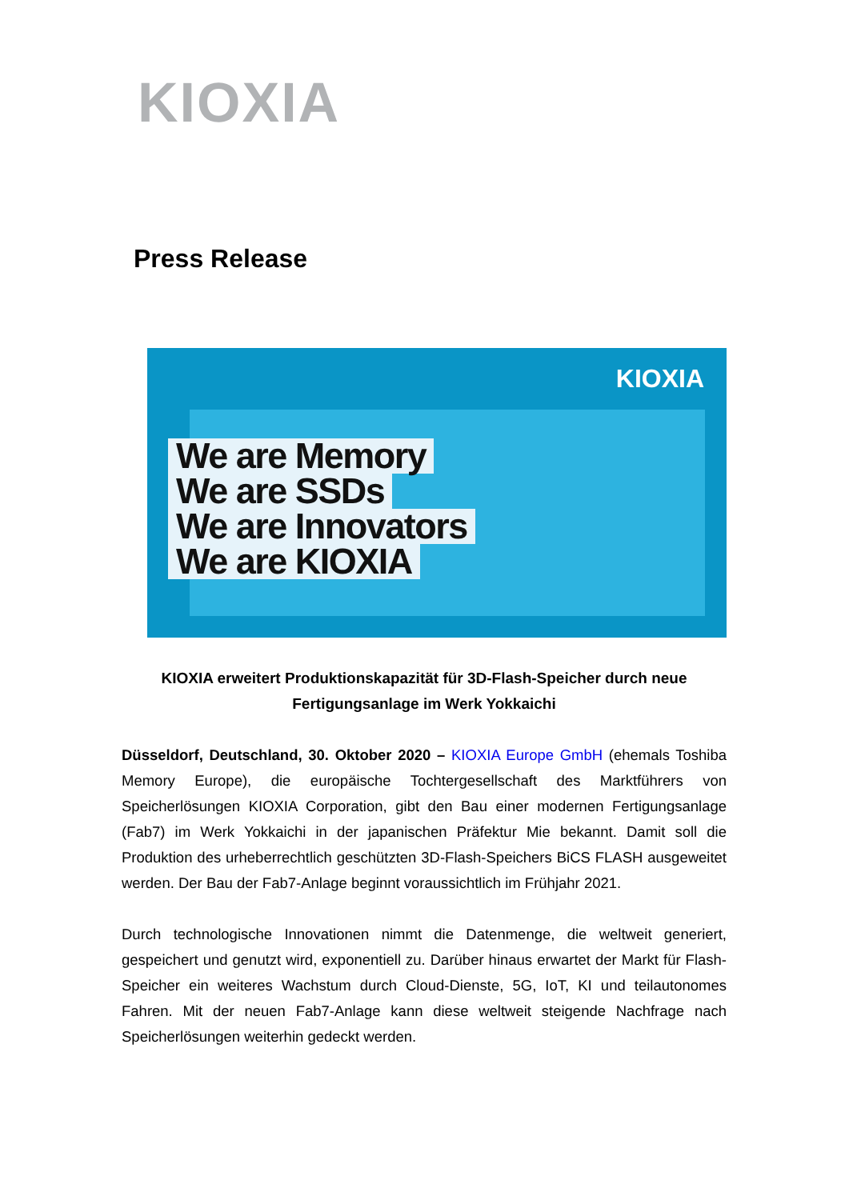KIOXIA
Press Release
KIOXIA
We are Memory
We are SSDs
We are Innovators
We are KIOXIA
KIOXIA erweitert Produktionskapazität für 3D-Flash-Speicher durch neue Fertigungsanlage im Werk Yokkaichi
Düsseldorf, Deutschland, 30. Oktober 2020 – KIOXIA Europe GmbH (ehemals Toshiba Memory Europe), die europäische Tochtergesellschaft des Marktführers von Speicherlösungen KIOXIA Corporation, gibt den Bau einer modernen Fertigungsanlage (Fab7) im Werk Yokkaichi in der japanischen Präfektur Mie bekannt. Damit soll die Produktion des urheberrechtlich geschützten 3D-Flash-Speichers BiCS FLASH ausgeweitet werden. Der Bau der Fab7-Anlage beginnt voraussichtlich im Frühjahr 2021.
Durch technologische Innovationen nimmt die Datenmenge, die weltweit generiert, gespeichert und genutzt wird, exponentiell zu. Darüber hinaus erwartet der Markt für Flash-Speicher ein weiteres Wachstum durch Cloud-Dienste, 5G, IoT, KI und teilautonomes Fahren. Mit der neuen Fab7-Anlage kann diese weltweit steigende Nachfrage nach Speicherlösungen weiterhin gedeckt werden.